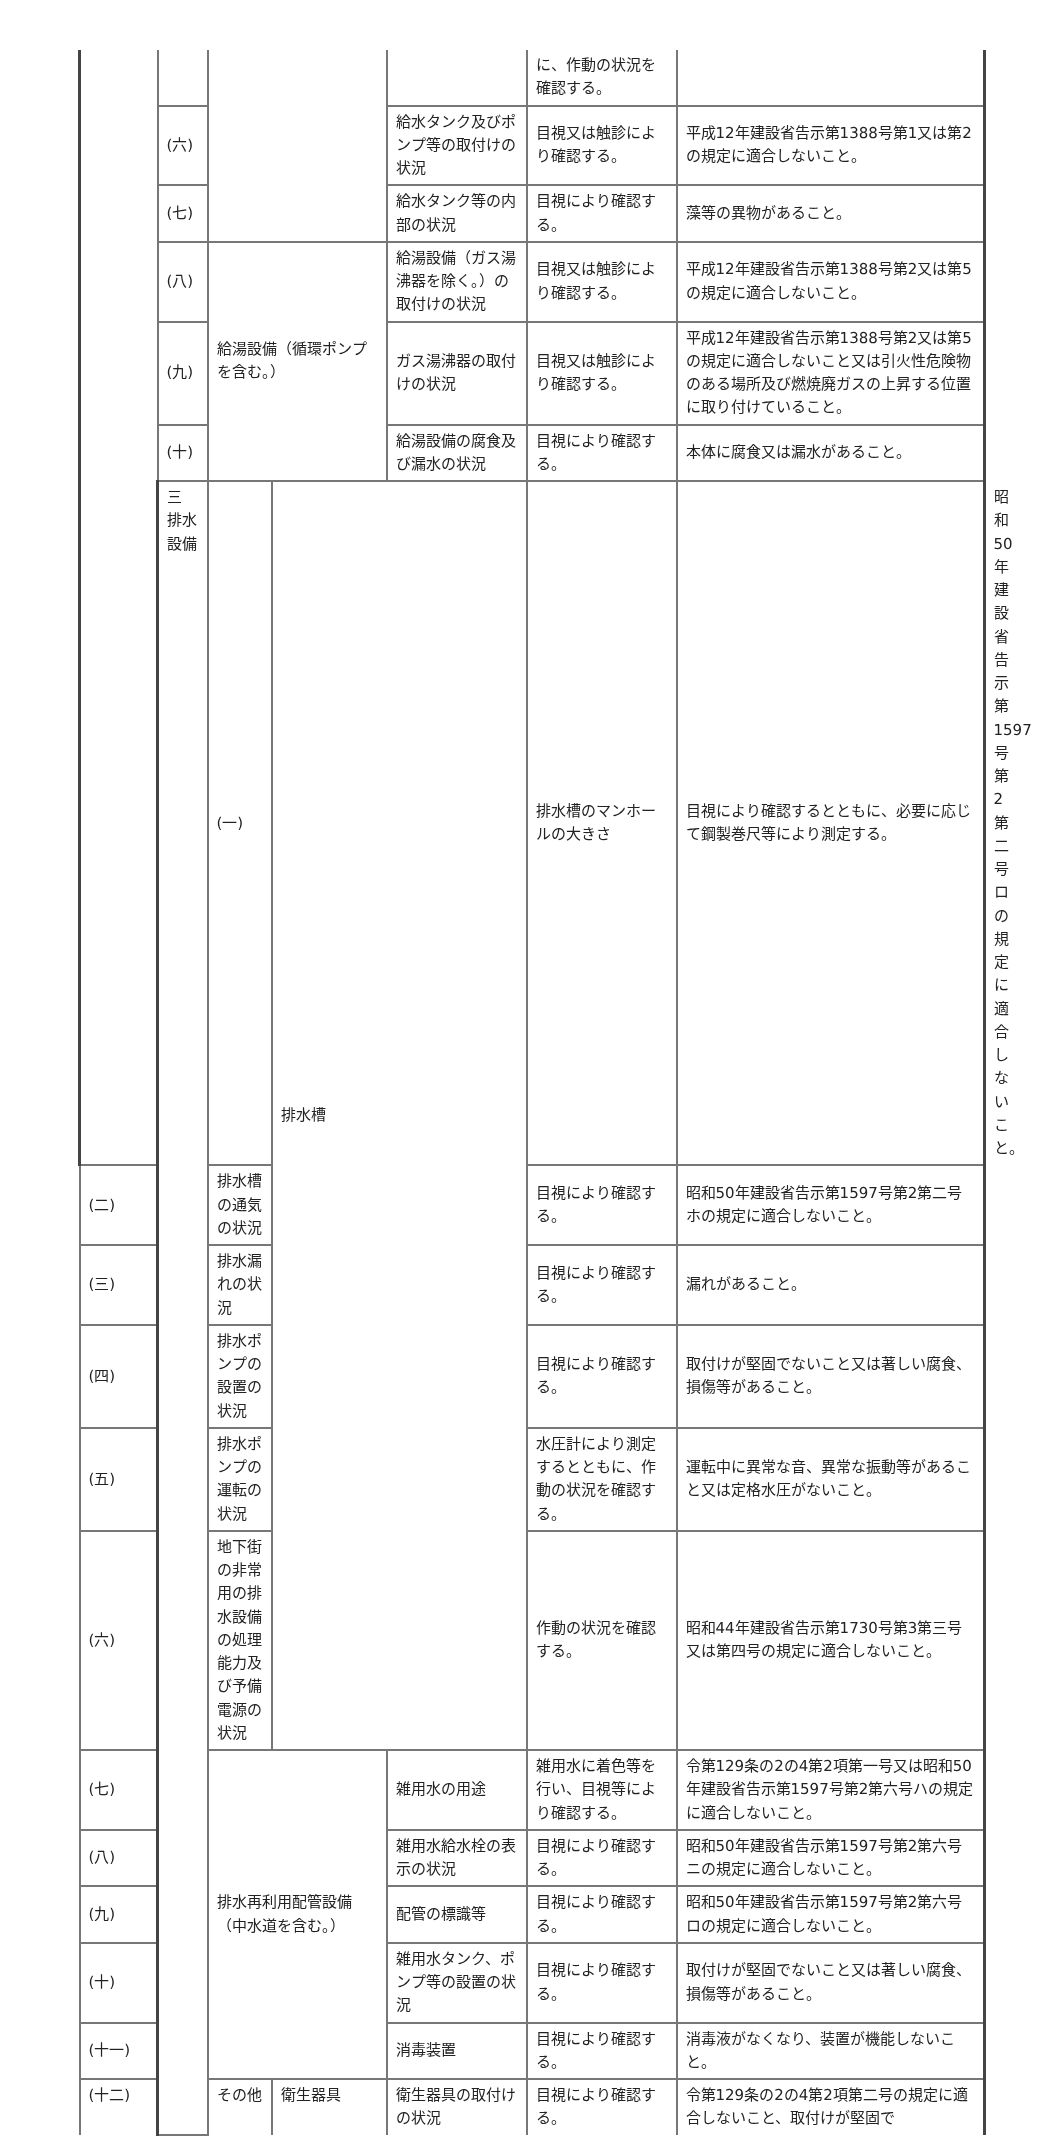| | | | | | に、作動の状況を確認する。 | | |
| | (六) | | | 給水タンク及びポンプ等の取付けの状況 | 目視又は触診により確認する。 | 平成12年建設省告示第1388号第1又は第2の規定に適合しないこと。 | |
| | (七) | | | 給水タンク等の内部の状況 | 目視により確認する。 | 藻等の異物があること。 | |
| | (八) | 給湯設備（循環ポンプを含む。） | | 給湯設備（ガス湯沸器を除く。）の取付けの状況 | 目視又は触診により確認する。 | 平成12年建設省告示第1388号第2又は第5の規定に適合しないこと。 | |
| | (九) | | | ガス湯沸器の取付けの状況 | 目視又は触診により確認する。 | 平成12年建設省告示第1388号第2又は第5の規定に適合しないこと又は引火性危険物のある場所及び燃焼廃ガスの上昇する位置に取り付けていること。 | |
| | (十) | | | 給湯設備の腐食及び漏水の状況 | 目視により確認する。 | 本体に腐食又は漏水があること。 | |
| | 三 排水設備 | (一) | 排水槽 | | 排水槽のマンホールの大きさ | 目視により確認するとともに、必要に応じて鋼製巻尺等により測定する。 | 昭和50年建設省告示第1597号第2第二号ロの規定に適合しないこと。 |
| (二) | | 排水槽の通気の状況 | | | 目視により確認する。 | 昭和50年建設省告示第1597号第2第二号ホの規定に適合しないこと。 | |
| (三) | | 排水漏れの状況 | | | 目視により確認する。 | 漏れがあること。 | |
| (四) | | 排水ポンプの設置の状況 | | | 目視により確認する。 | 取付けが堅固でないこと又は著しい腐食、損傷等があること。 | |
| (五) | | 排水ポンプの運転の状況 | | | 水圧計により測定するとともに、作動の状況を確認する。 | 運転中に異常な音、異常な振動等があること又は定格水圧がないこと。 | |
| (六) | | 地下街の非常用の排水設備の処理能力及び予備電源の状況 | | | 作動の状況を確認する。 | 昭和44年建設省告示第1730号第3第三号又は第四号の規定に適合しないこと。 | |
| (七) | | 排水再利用配管設備（中水道を含む。） | | 雑用水の用途 | 雑用水に着色等を行い、目視等により確認する。 | 令第129条の2の4第2項第一号又は昭和50年建設省告示第1597号第2第六号ハの規定に適合しないこと。 | |
| (八) | | | | 雑用水給水栓の表示の状況 | 目視により確認する。 | 昭和50年建設省告示第1597号第2第六号ニの規定に適合しないこと。 | |
| (九) | | | | 配管の標識等 | 目視により確認する。 | 昭和50年建設省告示第1597号第2第六号ロの規定に適合しないこと。 | |
| (十) | | | | 雑用水タンク、ポンプ等の設置の状況 | 目視により確認する。 | 取付けが堅固でないこと又は著しい腐食、損傷等があること。 | |
| (十一) | | | | 消毒装置 | 目視により確認する。 | 消毒液がなくなり、装置が機能しないこと。 | |
| (十二) | | その他 | 衛生器具 | 衛生器具の取付けの状況 | 目視により確認する。 | 令第129条の2の4第2項第二号の規定に適合しないこと、取付けが堅固で | |